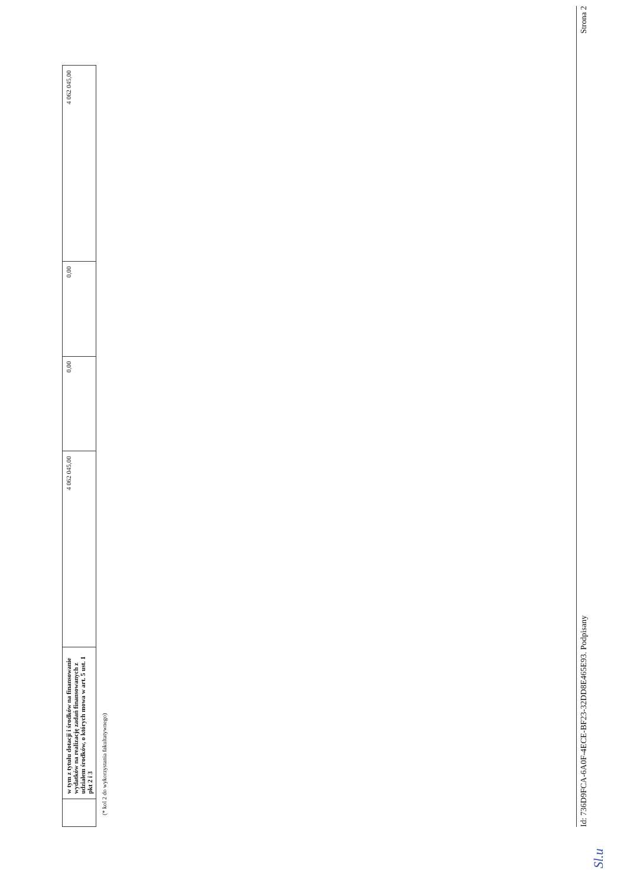| | w tym z tytułu dotacji i środków na finansowanie wydatków na realizację zadań finansowanych z udziałem środków, o których mowa w art. 5 ust. 1 pkt 2 i 3 | 4 062 045,00 | 0,00 | 0,00 | 4 062 045,00 |
(* kol 2 do wykorzystania fakultatywnego)
Sl.u
Id: 736D9FCA-6A0F-4ECE-BF23-32DD8E465E93. Podpisany Strona 2